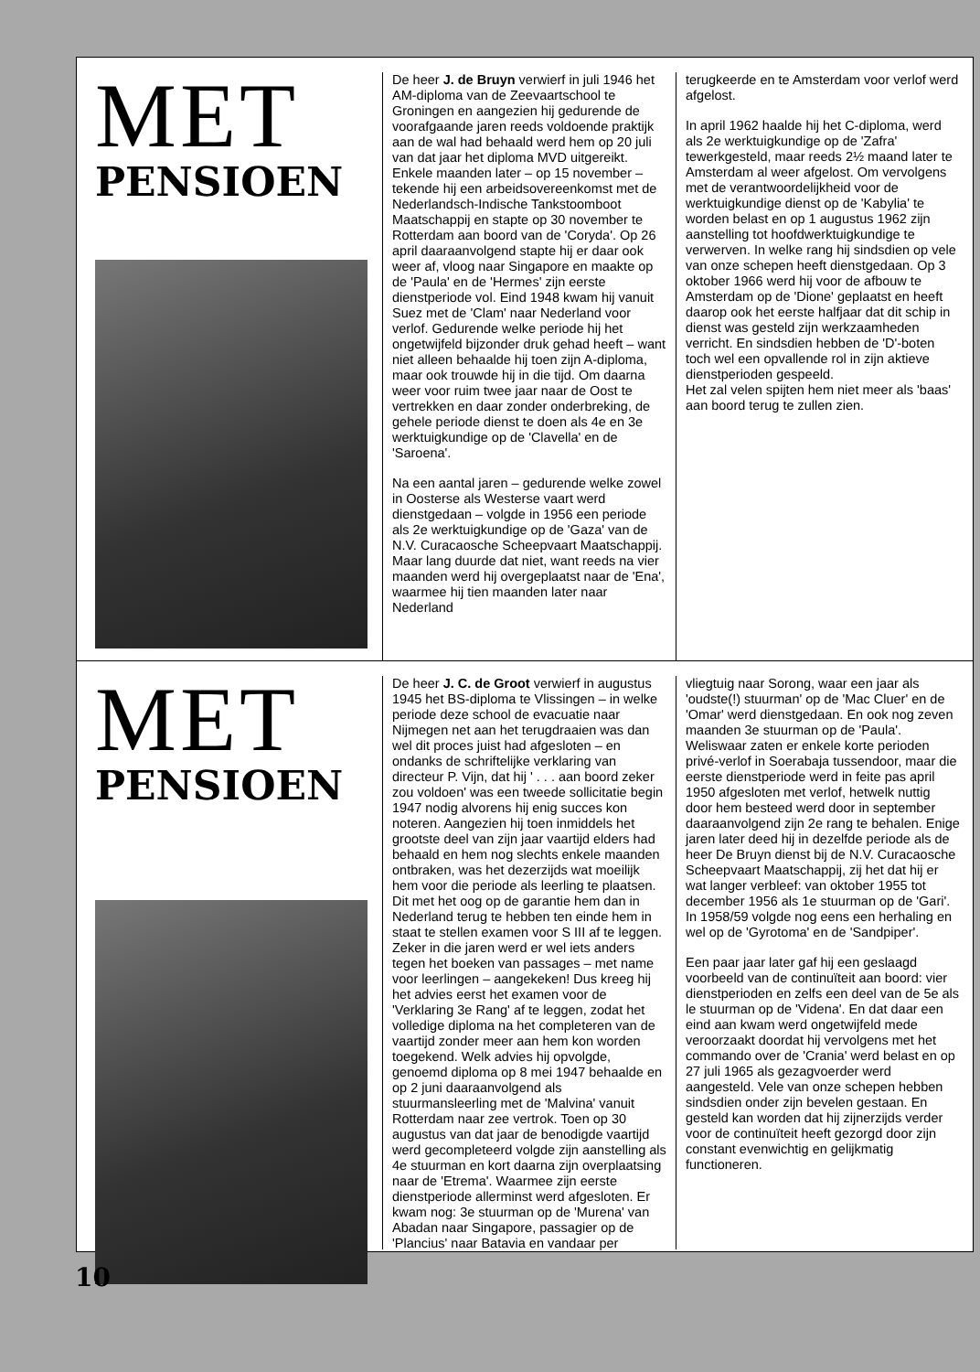MET
PENSIOEN
De heer J. de Bruyn verwierf in juli 1946 het AM-diploma van de Zeevaartschool te Groningen en aangezien hij gedurende de voorafgaande jaren reeds voldoende praktijk aan de wal had behaald werd hem op 20 juli van dat jaar het diploma MVD uitgereikt. Enkele maanden later – op 15 november – tekende hij een arbeidsovereenkomst met de Nederlandsch-Indische Tankstoomboot Maatschappij en stapte op 30 november te Rotterdam aan boord van de 'Coryda'. Op 26 april daaraanvolgend stapte hij er daar ook weer af, vloog naar Singapore en maakte op de 'Paula' en de 'Hermes' zijn eerste dienstperiode vol. Eind 1948 kwam hij vanuit Suez met de 'Clam' naar Nederland voor verlof. Gedurende welke periode hij het ongetwijfeld bijzonder druk gehad heeft – want niet alleen behaalde hij toen zijn A-diploma, maar ook trouwde hij in die tijd. Om daarna weer voor ruim twee jaar naar de Oost te vertrekken en daar zonder onderbreking, de gehele periode dienst te doen als 4e en 3e werktuigkundige op de 'Clavella' en de 'Saroena'.
Na een aantal jaren – gedurende welke zowel in Oosterse als Westerse vaart werd dienstgedaan – volgde in 1956 een periode als 2e werktuigkundige op de 'Gaza' van de N.V. Curacaosche Scheepvaart Maatschappij. Maar lang duurde dat niet, want reeds na vier maanden werd hij overgeplaatst naar de 'Ena', waarmee hij tien maanden later naar Nederland
terugkeerde en te Amsterdam voor verlof werd afgelost.
In april 1962 haalde hij het C-diploma, werd als 2e werktuigkundige op de 'Zafra' tewerkgesteld, maar reeds 2½ maand later te Amsterdam al weer afgelost. Om vervolgens met de verantwoordelijkheid voor de werktuigkundige dienst op de 'Kabylia' te worden belast en op 1 augustus 1962 zijn aanstelling tot hoofdwerktuigkundige te verwerven. In welke rang hij sindsdien op vele van onze schepen heeft dienstgedaan. Op 3 oktober 1966 werd hij voor de afbouw te Amsterdam op de 'Dione' geplaatst en heeft daarop ook het eerste halfjaar dat dit schip in dienst was gesteld zijn werkzaamheden verricht. En sindsdien hebben de 'D'-boten toch wel een opvallende rol in zijn aktieve dienstperioden gespeeld.
Het zal velen spijten hem niet meer als 'baas' aan boord terug te zullen zien.
MET
PENSIOEN
De heer J. C. de Groot verwierf in augustus 1945 het BS-diploma te Vlissingen – in welke periode deze school de evacuatie naar Nijmegen net aan het terugdraaien was dan wel dit proces juist had afgesloten – en ondanks de schriftelijke verklaring van directeur P. Vijn, dat hij ' . . . aan boord zeker zou voldoen' was een tweede sollicitatie begin 1947 nodig alvorens hij enig succes kon noteren. Aangezien hij toen inmiddels het grootste deel van zijn jaar vaartijd elders had behaald en hem nog slechts enkele maanden ontbraken, was het dezerzijds wat moeilijk hem voor die periode als leerling te plaatsen. Dit met het oog op de garantie hem dan in Nederland terug te hebben ten einde hem in staat te stellen examen voor S III af te leggen. Zeker in die jaren werd er wel iets anders tegen het boeken van passages – met name voor leerlingen – aangekeken! Dus kreeg hij het advies eerst het examen voor de 'Verklaring 3e Rang' af te leggen, zodat het volledige diploma na het completeren van de vaartijd zonder meer aan hem kon worden toegekend. Welk advies hij opvolgde, genoemd diploma op 8 mei 1947 behaalde en op 2 juni daaraanvolgend als stuurmansleerling met de 'Malvina' vanuit Rotterdam naar zee vertrok. Toen op 30 augustus van dat jaar de benodigde vaartijd werd gecompleteerd volgde zijn aanstelling als 4e stuurman en kort daarna zijn overplaatsing naar de 'Etrema'. Waarmee zijn eerste dienstperiode allerminst werd afgesloten. Er kwam nog: 3e stuurman op de 'Murena' van Abadan naar Singapore, passagier op de 'Plancius' naar Batavia en vandaar per
vliegtuig naar Sorong, waar een jaar als 'oudste(!) stuurman' op de 'Mac Cluer' en de 'Omar' werd dienstgedaan. En ook nog zeven maanden 3e stuurman op de 'Paula'. Weliswaar zaten er enkele korte perioden privé-verlof in Soerabaja tussendoor, maar die eerste dienstperiode werd in feite pas april 1950 afgesloten met verlof, hetwelk nuttig door hem besteed werd door in september daaraanvolgend zijn 2e rang te behalen. Enige jaren later deed hij in dezelfde periode als de heer De Bruyn dienst bij de N.V. Curacaosche Scheepvaart Maatschappij, zij het dat hij er wat langer verbleef: van oktober 1955 tot december 1956 als 1e stuurman op de 'Gari'. In 1958/59 volgde nog eens een herhaling en wel op de 'Gyrotoma' en de 'Sandpiper'.
Een paar jaar later gaf hij een geslaagd voorbeeld van de continuïteit aan boord: vier dienstperioden en zelfs een deel van de 5e als le stuurman op de 'Videna'. En dat daar een eind aan kwam werd ongetwijfeld mede veroorzaakt doordat hij vervolgens met het commando over de 'Crania' werd belast en op 27 juli 1965 als gezagvoerder werd aangesteld. Vele van onze schepen hebben sindsdien onder zijn bevelen gestaan. En gesteld kan worden dat hij zijnerzijds verder voor de continuïteit heeft gezorgd door zijn constant evenwichtig en gelijkmatig functioneren.
10